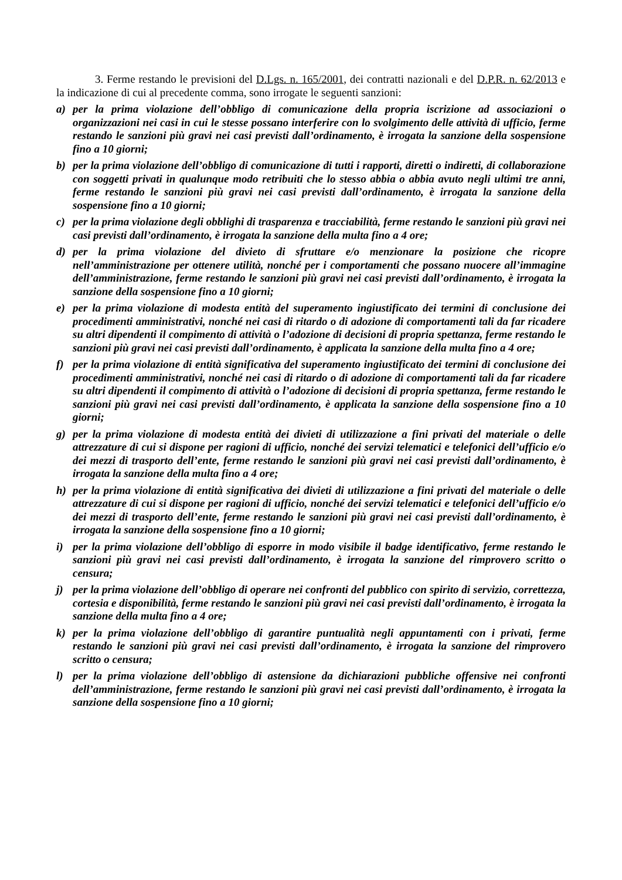3. Ferme restando le previsioni del D.Lgs. n. 165/2001, dei contratti nazionali e del D.P.R. n. 62/2013 e la indicazione di cui al precedente comma, sono irrogate le seguenti sanzioni:
a) per la prima violazione dell’obbligo di comunicazione della propria iscrizione ad associazioni o organizzazioni nei casi in cui le stesse possano interferire con lo svolgimento delle attività di ufficio, ferme restando le sanzioni più gravi nei casi previsti dall’ordinamento, è irrogata la sanzione della sospensione fino a 10 giorni;
b) per la prima violazione dell’obbligo di comunicazione di tutti i rapporti, diretti o indiretti, di collaborazione con soggetti privati in qualunque modo retribuiti che lo stesso abbia o abbia avuto negli ultimi tre anni, ferme restando le sanzioni più gravi nei casi previsti dall’ordinamento, è irrogata la sanzione della sospensione fino a 10 giorni;
c) per la prima violazione degli obblighi di trasparenza e tracciabilità, ferme restando le sanzioni più gravi nei casi previsti dall’ordinamento, è irrogata la sanzione della multa fino a 4 ore;
d) per la prima violazione del divieto di sfruttare e/o menzionare la posizione che ricopre nell’amministrazione per ottenere utilità, nonché per i comportamenti che possano nuocere all’immagine dell’amministrazione, ferme restando le sanzioni più gravi nei casi previsti dall’ordinamento, è irrogata la sanzione della sospensione fino a 10 giorni;
e) per la prima violazione di modesta entità del superamento ingiustificato dei termini di conclusione dei procedimenti amministrativi, nonché nei casi di ritardo o di adozione di comportamenti tali da far ricadere su altri dipendenti il compimento di attività o l’adozione di decisioni di propria spettanza, ferme restando le sanzioni più gravi nei casi previsti dall’ordinamento, è applicata la sanzione della multa fino a 4 ore;
f) per la prima violazione di entità significativa del superamento ingiustificato dei termini di conclusione dei procedimenti amministrativi, nonché nei casi di ritardo o di adozione di comportamenti tali da far ricadere su altri dipendenti il compimento di attività o l’adozione di decisioni di propria spettanza, ferme restando le sanzioni più gravi nei casi previsti dall’ordinamento, è applicata la sanzione della sospensione fino a 10 giorni;
g) per la prima violazione di modesta entità dei divieti di utilizzazione a fini privati del materiale o delle attrezzature di cui si dispone per ragioni di ufficio, nonché dei servizi telematici e telefonici dell’ufficio e/o dei mezzi di trasporto dell’ente, ferme restando le sanzioni più gravi nei casi previsti dall’ordinamento, è irrogata la sanzione della multa fino a 4 ore;
h) per la prima violazione di entità significativa dei divieti di utilizzazione a fini privati del materiale o delle attrezzature di cui si dispone per ragioni di ufficio, nonché dei servizi telematici e telefonici dell’ufficio e/o dei mezzi di trasporto dell’ente, ferme restando le sanzioni più gravi nei casi previsti dall’ordinamento, è irrogata la sanzione della sospensione fino a 10 giorni;
i) per la prima violazione dell’obbligo di esporre in modo visibile il badge identificativo, ferme restando le sanzioni più gravi nei casi previsti dall’ordinamento, è irrogata la sanzione del rimprovero scritto o censura;
j) per la prima violazione dell’obbligo di operare nei confronti del pubblico con spirito di servizio, correttezza, cortesia e disponibilità, ferme restando le sanzioni più gravi nei casi previsti dall’ordinamento, è irrogata la sanzione della multa fino a 4 ore;
k) per la prima violazione dell’obbligo di garantire puntualità negli appuntamenti con i privati, ferme restando le sanzioni più gravi nei casi previsti dall’ordinamento, è irrogata la sanzione del rimprovero scritto o censura;
l) per la prima violazione dell’obbligo di astensione da dichiarazioni pubbliche offensive nei confronti dell’amministrazione, ferme restando le sanzioni più gravi nei casi previsti dall’ordinamento, è irrogata la sanzione della sospensione fino a 10 giorni;